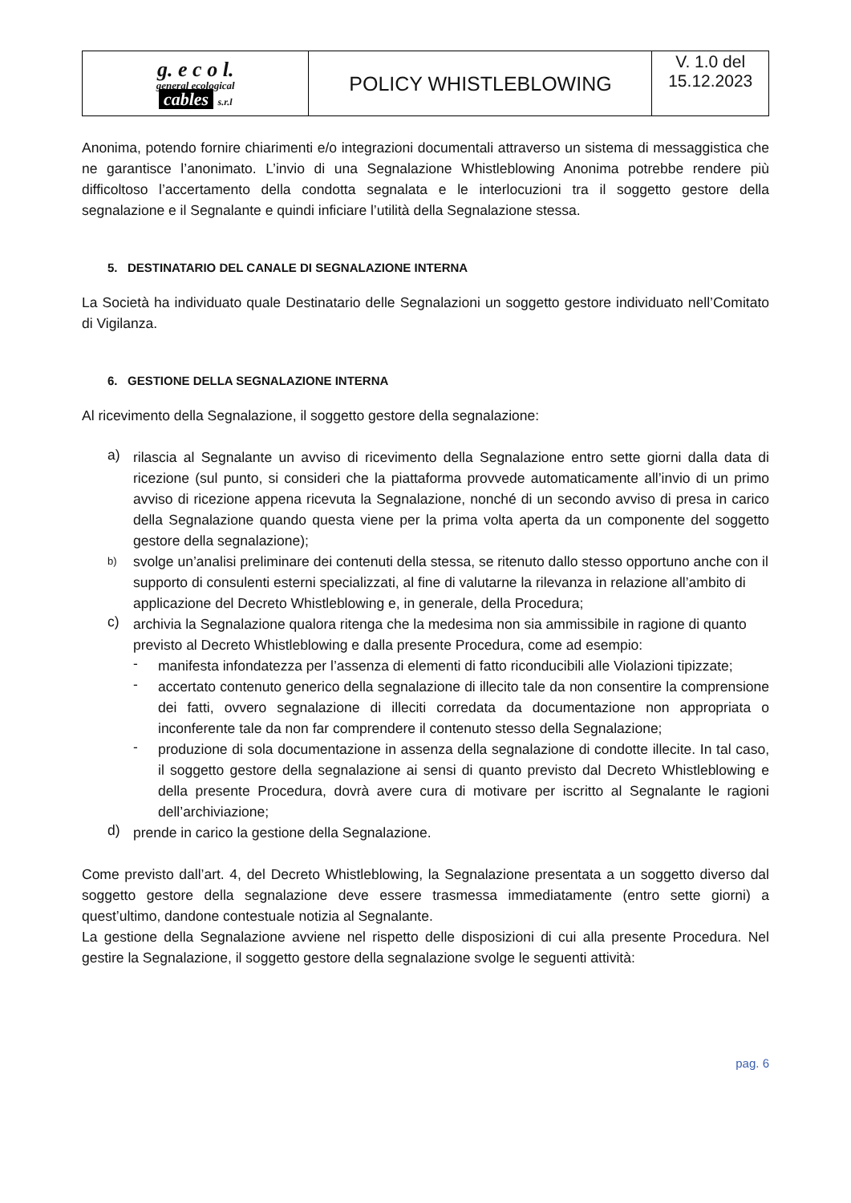| g. e c o l. general ecological cables s.r.l | POLICY WHISTLEBLOWING | V. 1.0 del 15.12.2023 |
Anonima, potendo fornire chiarimenti e/o integrazioni documentali attraverso un sistema di messaggistica che ne garantisce l’anonimato. L’invio di una Segnalazione Whistleblowing Anonima potrebbe rendere più difficoltoso l’accertamento della condotta segnalata e le interlocuzioni tra il soggetto gestore della segnalazione e il Segnalante e quindi inficiare l’utilità della Segnalazione stessa.
5. DESTINATARIO DEL CANALE DI SEGNALAZIONE INTERNA
La Società ha individuato quale Destinatario delle Segnalazioni un soggetto gestore individuato nell’Comitato di Vigilanza.
6. GESTIONE DELLA SEGNALAZIONE INTERNA
Al ricevimento della Segnalazione, il soggetto gestore della segnalazione:
a)
rilascia al Segnalante un avviso di ricevimento della Segnalazione entro sette giorni dalla data di ricezione (sul punto, si consideri che la piattaforma provvede automaticamente all’invio di un primo avviso di ricezione appena ricevuta la Segnalazione, nonché di un secondo avviso di presa in carico della Segnalazione quando questa viene per la prima volta aperta da un componente del soggetto gestore della segnalazione);
b)
svolge un’analisi preliminare dei contenuti della stessa, se ritenuto dallo stesso opportuno anche con il supporto di consulenti esterni specializzati, al fine di valutarne la rilevanza in relazione all’ambito di applicazione del Decreto Whistleblowing e, in generale, della Procedura;
c)
archivia la Segnalazione qualora ritenga che la medesima non sia ammissibile in ragione di quanto previsto al Decreto Whistleblowing e dalla presente Procedura, come ad esempio:
-
manifesta infondatezza per l’assenza di elementi di fatto riconducibili alle Violazioni tipizzate;
-
accertato contenuto generico della segnalazione di illecito tale da non consentire la comprensione dei fatti, ovvero segnalazione di illeciti corredata da documentazione non appropriata o inconferente tale da non far comprendere il contenuto stesso della Segnalazione;
-
produzione di sola documentazione in assenza della segnalazione di condotte illecite. In tal caso, il soggetto gestore della segnalazione ai sensi di quanto previsto dal Decreto Whistleblowing e della presente Procedura, dovrà avere cura di motivare per iscritto al Segnalante le ragioni dell’archiviazione;
d)
prende in carico la gestione della Segnalazione.
Come previsto dall’art. 4, del Decreto Whistleblowing, la Segnalazione presentata a un soggetto diverso dal soggetto gestore della segnalazione deve essere trasmessa immediatamente (entro sette giorni) a quest’ultimo, dandone contestuale notizia al Segnalante.
La gestione della Segnalazione avviene nel rispetto delle disposizioni di cui alla presente Procedura. Nel gestire la Segnalazione, il soggetto gestore della segnalazione svolge le seguenti attività:
pag. 6